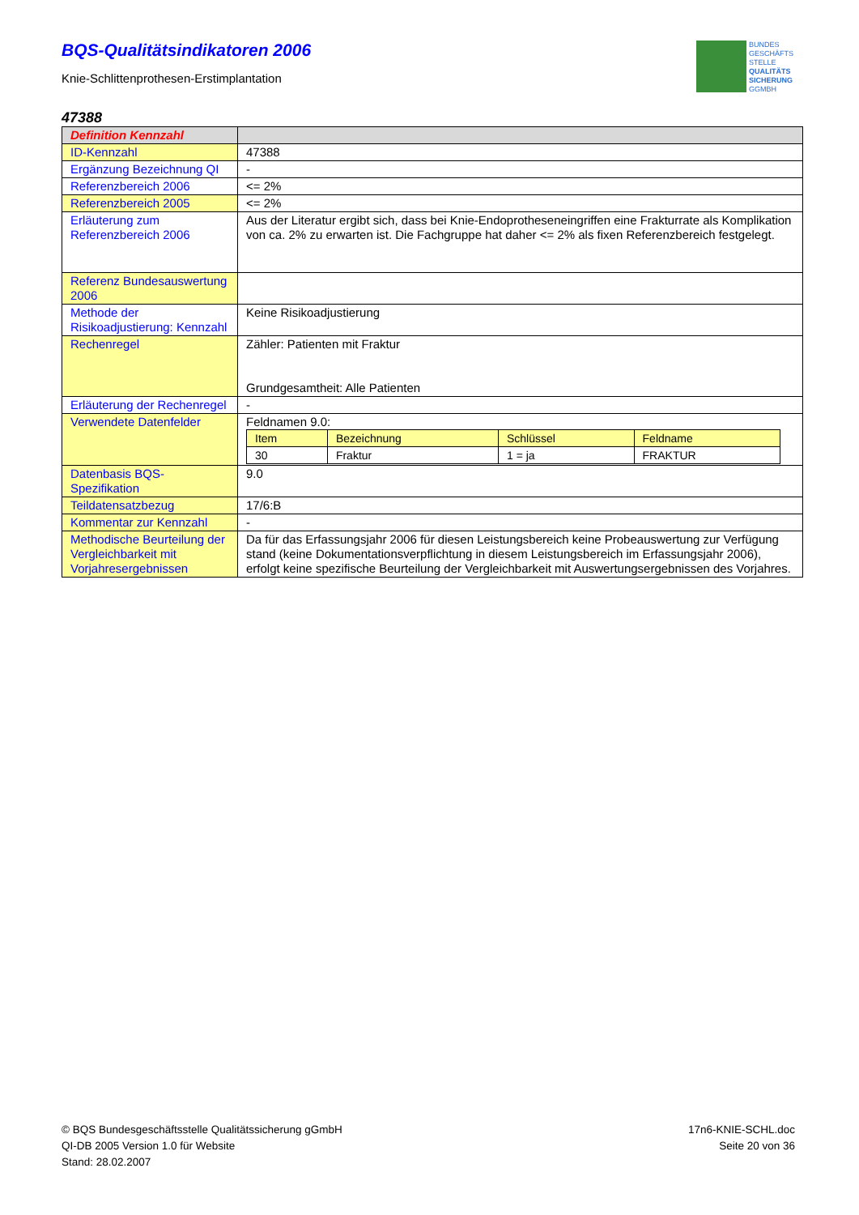BQS-Qualitätsindikatoren 2006
Knie-Schlittenprothesen-Erstimplantation
BUNDES
GESCHÄFTS
STELLE
QUALITÄTS
SICHERUNG
GGMBH
47388
| Definition Kennzahl | |
| ID-Kennzahl | 47388 |
| Ergänzung Bezeichnung QI | - |
| Referenzbereich 2006 | <= 2% |
| Referenzbereich 2005 | <= 2% |
| Erläuterung zum Referenzbereich 2006 | Aus der Literatur ergibt sich, dass bei Knie-Endoprotheseneingriffen eine Frakturrate als Komplikation von ca. 2% zu erwarten ist. Die Fachgruppe hat daher <= 2% als fixen Referenzbereich festgelegt. |
| Referenz Bundesauswertung 2006 | |
| Methode der Risikoadjustierung: Kennzahl | Keine Risikoadjustierung |
| Rechenregel | Zähler: Patienten mit Fraktur Grundgesamtheit: Alle Patienten |
| Erläuterung der Rechenregel | - |
| Verwendete Datenfelder | Feldnamen 9.0: / Item / Bezeichnung / Schlüssel / Feldname / / --- / --- / --- / --- / / 30 / Fraktur / 1 = ja / FRAKTUR / |
| Datenbasis BQS-Spezifikation | 9.0 |
| Teildatensatzbezug | 17/6:B |
| Kommentar zur Kennzahl | - |
| Methodische Beurteilung der Vergleichbarkeit mit Vorjahresergebnissen | Da für das Erfassungsjahr 2006 für diesen Leistungsbereich keine Probeauswertung zur Verfügung stand (keine Dokumentationsverpflichtung in diesem Leistungsbereich im Erfassungsjahr 2006), erfolgt keine spezifische Beurteilung der Vergleichbarkeit mit Auswertungsergebnissen des Vorjahres. |
© BQS Bundesgeschäftsstelle Qualitätssicherung gGmbH
QI-DB 2005 Version 1.0 für Website
Stand: 28.02.2007
17n6-KNIE-SCHL.doc
Seite 20 von 36